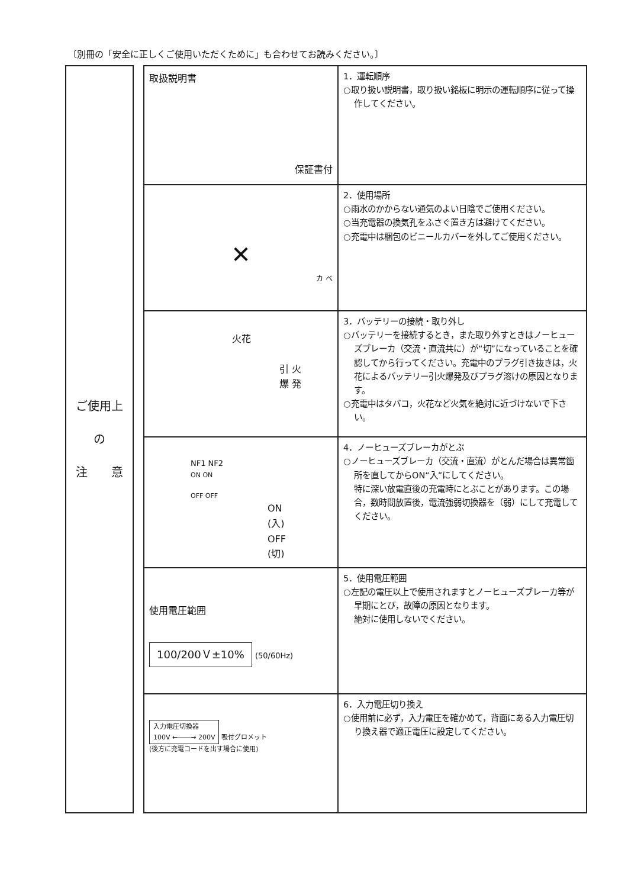〔別冊の「安全に正しくご使用いただくために」も合わせてお読みください。〕
ご使用上
の
注　　意
| 取扱説明書 保証書付 | 1．運転順序 ○取り扱い説明書，取り扱い銘板に明示の運転順序に従って操作してください。 |
| ✕ カ ベ | 2．使用場所 ○雨水のかからない通気のよい日陰でご使用ください。 ○当充電器の換気孔をふさぐ置き方は避けてください。 ○充電中は梱包のビニールカバーを外してご使用ください。 |
| 火花 引 火 爆 発 | 3．バッテリーの接続・取り外し ○バッテリーを接続するとき，また取り外すときはノーヒューズブレーカ（交流・直流共に）が“切”になっていることを確認してから行ってください。充電中のプラグ引き抜きは，火花によるバッテリー引火爆発及びプラグ溶けの原因となります。 ○充電中はタバコ，火花など火気を絶対に近づけないで下さい。 |
| NF1 NF2 ON ON OFF OFF ON (入) OFF (切) | 4．ノーヒューズブレーカがとぶ ○ノーヒューズブレーカ（交流・直流）がとんだ場合は異常箇所を直してからON“入”にしてください。 特に深い放電直後の充電時にとぶことがあります。この場合，数時間放置後，電流強弱切換器を（弱）にして充電してください。 |
| 使用電圧範囲 100/200Ｖ±10% (50/60Hz) | 5．使用電圧範囲 ○左記の電圧以上で使用されますとノーヒューズブレーカ等が早期にとび，故障の原因となります。 絶対に使用しないでください。 |
| 入力電圧切換器 100V ←――→ 200V 吸付グロメット (後方に充電コードを出す場合に使用) | 6．入力電圧切り換え ○使用前に必ず，入力電圧を確かめて，背面にある入力電圧切り換え器で適正電圧に設定してください。 |